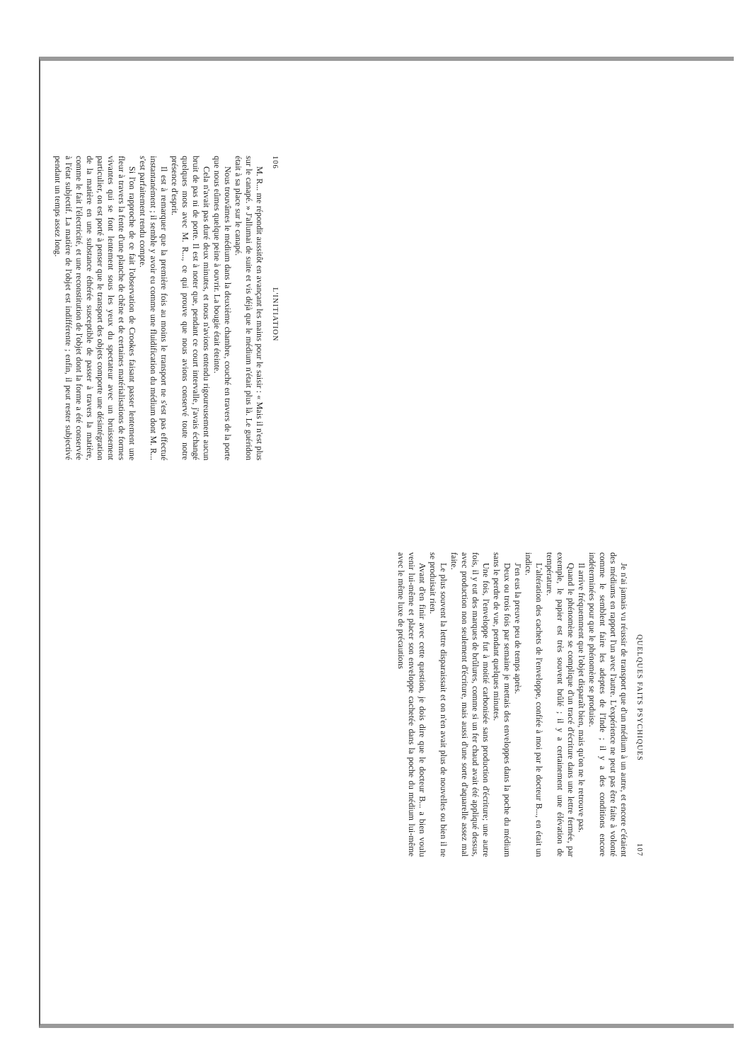106 L'INITIATION
M. R... me répondit aussitôt en avançant les mains pour le saisir : « Mais il n'est plus sur le canapé. » J'allumai de suite et vis déjà que le médium n'était plus là. Le guéridon était à sa place sur le canapé.
Nous trouvâmes le médium dans la deuxième chambre, couché en travers de la porte que nous eûmes quelque peine à ouvrir. La bougie était éteinte.
Cela n'avait pas duré deux minutes, et nous n'avions entendu rigoureusement aucun bruit de pas ni de porte. Il est à noter que, pendant ce court intervalle, j'avais échangé quelques mots avec M. R..., ce qui prouve que nous avions conservé toute notre présence d'esprit.
Il est à remarquer que la première fois au moins le transport ne s'est pas effectué instantanément ; il semble y avoir eu comme une fluidification du médium dont M. R... s'est parfaitement rendu compte.
Si l'on rapproche de ce fait l'observation de Crookes faisant passer lentement une fleur à travers la fente d'une planche de chêne et de certaines matérialisations de formes vivantes qui se font lentement sous les yeux du spectateur avec un bruissement particulier, on est porté à penser que le transport des objets comporte une désintégration de la matière en une substance éthérée susceptible de passer à travers la matière, comme le fait l'électricité, et une reconstitution de l'objet dont la forme a été conservée à l'état subjectif. La matière de l'objet est indifférente ; enfin, il peut rester subjectivé pendant un temps assez long.
QUELQUES FAITS PSYCHIQUES 107
Je n'ai jamais vu réussir de transport que d'un médium à un autre, et encore c'étaient des médiums en rapport l'un avec l'autre. L'expérience ne peut pas être faite à volonté comme le semblent faire les adeptes de l'Inde ; il y a des conditions encore indéterminées pour que le phénomène se produise.
Il arrive fréquemment que l'objet disparaît bien, mais qu'on ne le retrouve pas.
Quand le phénomène se complique d'un tracé d'écriture dans une lettre fermée, par exemple, le papier est très souvent brûlé ; il y a certainement une élévation de température.
L'altération des cachets de l'enveloppe, confiée à moi par le docteur B..., en était un indice.
J'en eus la preuve peu de temps après.
Deux ou trois fois par semaine je mettais des enveloppes dans la poche du médium sans le perdre de vue, pendant quelques minutes.
Une fois, l'enveloppe fut à moitié carbonisée sans production d'écriture; une autre fois, il y eut des marques de brûlures, comme si un fer chaud avait été appliqué dessus, avec production non seulement d'écriture, mais aussi d'une sorte d'aquarelle assez mal faite.
Le plus souvent la lettre disparaissait et on n'en avait plus de nouvelles ou bien il ne se produisait rien.
Avant d'en finir avec cette question, je dois dire que le docteur B... a bien voulu venir lui-même et placer son enveloppe cachetée dans la poche du médium lui-même avec le même luxe de précautions